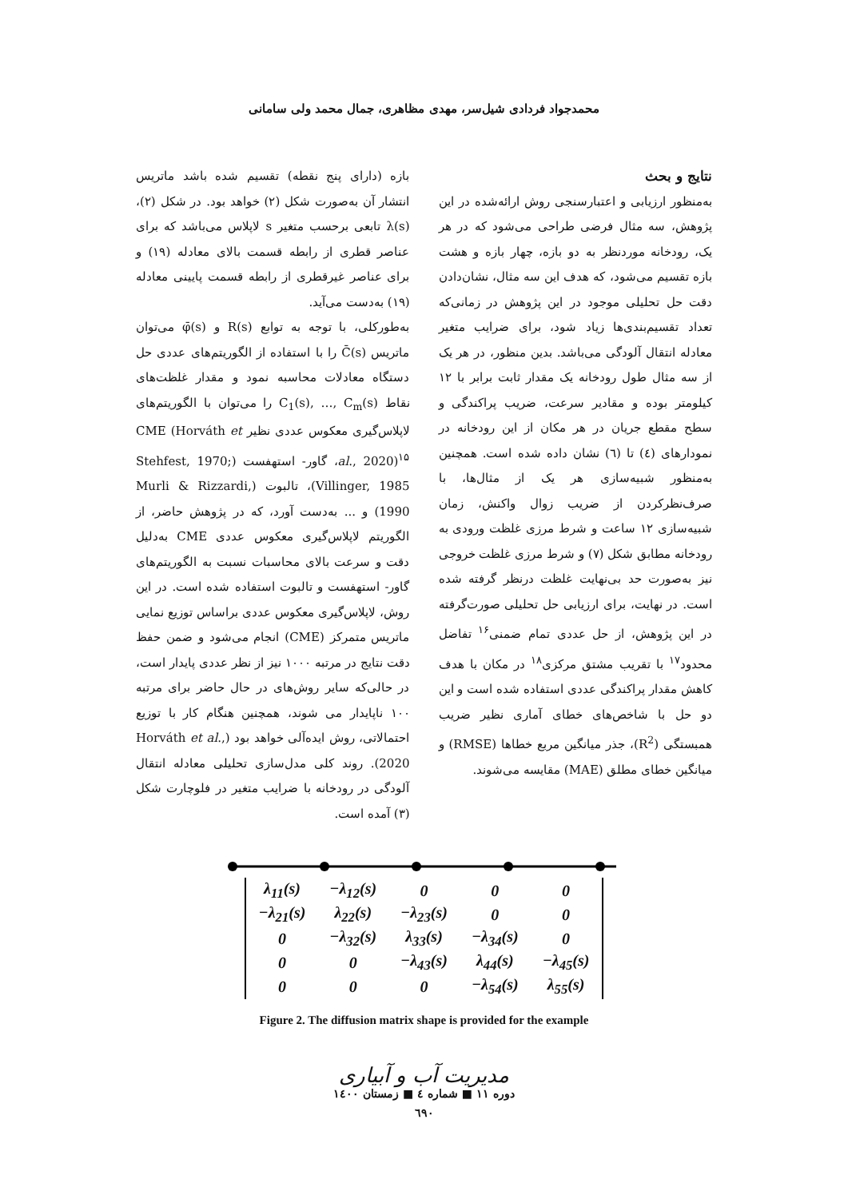محمدجواد فردادی شیل‌سر، مهدی مظاهری، جمال محمد ولی سامانی
بازه (دارای پنج نقطه) تقسیم شده باشد ماتریس انتشار آن به‌صورت شکل (۲) خواهد بود. در شکل (۲)، λ(s) تابعی برحسب متغیر s لاپلاس می‌باشد که برای عناصر قطری از رابطه قسمت بالای معادله (۱۹) و برای عناصر غیرقطری از رابطه قسمت پایینی معادله (۱۹) به‌دست می‌آید.
به‌طورکلی، با توجه به توابع R(s) و φ̄(s) می‌توان ماتریس C̄(s) را با استفاده از الگوریتم‌های عددی حل دستگاه معادلات محاسبه نمود و مقدار غلظت‌های نقاط C<sub>1</sub>(s), …, C<sub>m</sub>(s) را می‌توان با الگوریتم‌های لاپلاس‌گیری معکوس عددی نظیر CME (Horváth et al., 2020)<sup>۱۵</sup>، گاور- استهفست (Stehfest, 1970; Villinger, 1985)، تالبوت (Murli & Rizzardi, 1990) و ... به‌دست آورد، که در پژوهش حاضر، از الگوریتم لاپلاس‌گیری معکوس عددی CME به‌دلیل دقت و سرعت بالای محاسبات نسبت به الگوریتم‌های گاور- استهفست و تالبوت استفاده شده است. در این روش، لاپلاس‌گیری معکوس عددی براساس توزیع نمایی ماتریس متمرکز (CME) انجام می‌شود و ضمن حفظ دقت نتایج در مرتبه ۱۰۰۰ نیز از نظر عددی پایدار است، در حالی‌که سایر روش‌های در حال حاضر برای مرتبه ۱۰۰ ناپایدار می شوند، همچنین هنگام کار با توزیع احتمالاتی، روش ایده‌آلی خواهد بود (Horváth et al., 2020). روند کلی مدل‌سازی تحلیلی معادله انتقال آلودگی در رودخانه با ضرایب متغیر در فلوچارت شکل (۳) آمده است.
نتایج و بحث
به‌منظور ارزیابی و اعتبارسنجی روش ارائه‌شده در این پژوهش، سه مثال فرضی طراحی می‌شود که در هر یک، رودخانه موردنظر به دو بازه، چهار بازه و هشت بازه تقسیم می‌شود، که هدف این سه مثال، نشان‌دادن دقت حل تحلیلی موجود در این پژوهش در زمانی‌که تعداد تقسیم‌بندی‌ها زیاد شود، برای ضرایب متغیر معادله انتقال آلودگی می‌باشد. بدین منظور، در هر یک از سه مثال طول رودخانه یک مقدار ثابت برابر با ۱۲ کیلومتر بوده و مقادیر سرعت، ضریب پراکندگی و سطح مقطع جریان در هر مکان از این رودخانه در نمودارهای (٤) تا (٦) نشان داده شده است. همچنین به‌منظور شبیه‌سازی هر یک از مثال‌ها، با صرف‌نظرکردن از ضریب زوال واکنش، زمان شبیه‌سازی ۱۲ ساعت و شرط مرزی غلظت ورودی به رودخانه مطابق شکل (۷) و شرط مرزی غلظت خروجی نیز به‌صورت حد بی‌نهایت غلظت درنظر گرفته شده است. در نهایت، برای ارزیابی حل تحلیلی صورت‌گرفته در این پژوهش، از حل عددی تمام ضمنی<sup>۱۶</sup> تفاضل محدود<sup>۱۷</sup> با تقریب مشتق مرکزی<sup>۱۸</sup> در مکان با هدف کاهش مقدار پراکندگی عددی استفاده شده است و این دو حل با شاخص‌های خطای آماری نظیر ضریب همبستگی (R<sup>2</sup>)، جذر میانگین مربع خطاها (RMSE) و میانگین خطای مطلق (MAE) مقایسه می‌شوند.
| λ<sub>11</sub>(s) | −λ<sub>12</sub>(s) | 0 | 0 | 0 |
| −λ<sub>21</sub>(s) | λ<sub>22</sub>(s) | −λ<sub>23</sub>(s) | 0 | 0 |
| 0 | −λ<sub>32</sub>(s) | λ<sub>33</sub>(s) | −λ<sub>34</sub>(s) | 0 |
| 0 | 0 | −λ<sub>43</sub>(s) | λ<sub>44</sub>(s) | −λ<sub>45</sub>(s) |
| 0 | 0 | 0 | −λ<sub>54</sub>(s) | λ<sub>55</sub>(s) |
Figure 2. The diffusion matrix shape is provided for the example
مدیریت آب و آبیاری
دوره ۱۱ ■ شماره ٤ ■ زمستان ۱٤۰۰
٦٩۰